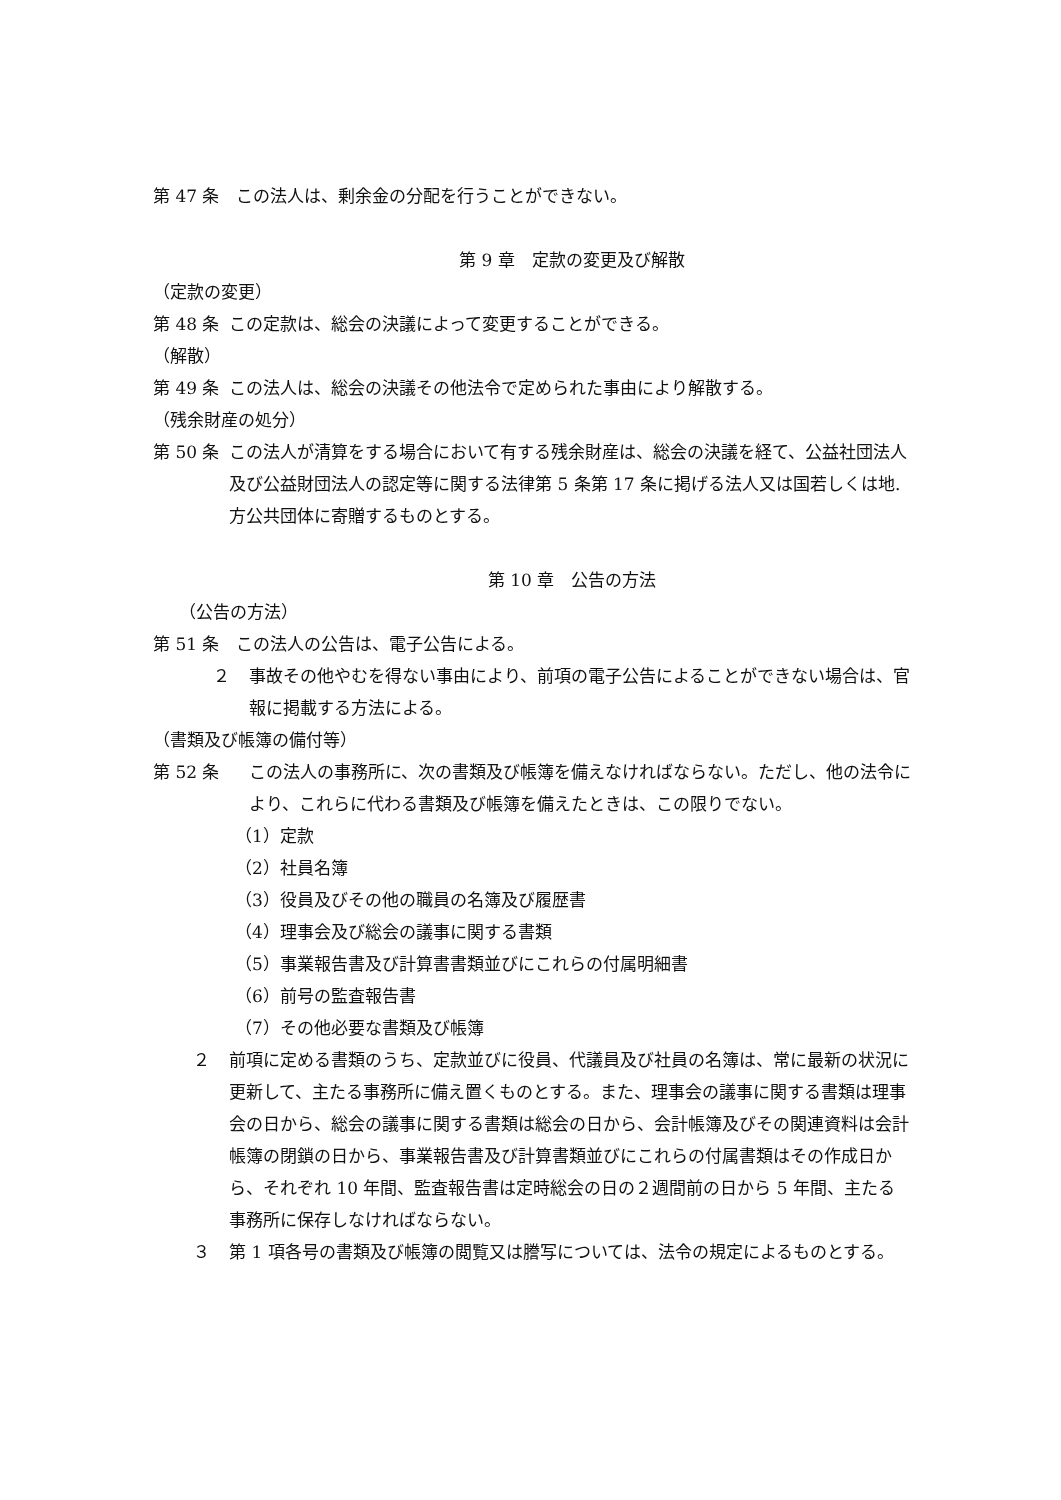第 47 条　この法人は、剰余金の分配を行うことができない。
第 9 章　定款の変更及び解散
（定款の変更）
第 48 条 この定款は、総会の決議によって変更することができる。
（解散）
第 49 条 この法人は、総会の決議その他法令で定められた事由により解散する。
（残余財産の処分）
第 50 条 この法人が清算をする場合において有する残余財産は、総会の決議を経て、公益社団法人及び公益財団法人の認定等に関する法律第 5 条第 17 条に掲げる法人又は国若しくは地. 方公共団体に寄贈するものとする。
第 10 章　公告の方法
（公告の方法）
第 51 条　この法人の公告は、電子公告による。
２ 事故その他やむを得ない事由により、前項の電子公告によることができない場合は、官報に掲載する方法による。
（書類及び帳簿の備付等）
第 52 条 この法人の事務所に、次の書類及び帳簿を備えなければならない。ただし、他の法令により、これらに代わる書類及び帳簿を備えたときは、この限りでない。
（1）定款
（2）社員名簿
（3）役員及びその他の職員の名簿及び履歴書
（4）理事会及び総会の議事に関する書類
（5）事業報告書及び計算書書類並びにこれらの付属明細書
（6）前号の監査報告書
（7）その他必要な書類及び帳簿
２ 前項に定める書類のうち、定款並びに役員、代議員及び社員の名簿は、常に最新の状況に更新して、主たる事務所に備え置くものとする。また、理事会の議事に関する書類は理事会の日から、総会の議事に関する書類は総会の日から、会計帳簿及びその関連資料は会計帳簿の閉鎖の日から、事業報告書及び計算書類並びにこれらの付属書類はその作成日から、それぞれ 10 年間、監査報告書は定時総会の日の２週間前の日から 5 年間、主たる事務所に保存しなければならない。
３ 第 1 項各号の書類及び帳簿の閲覧又は謄写については、法令の規定によるものとする。